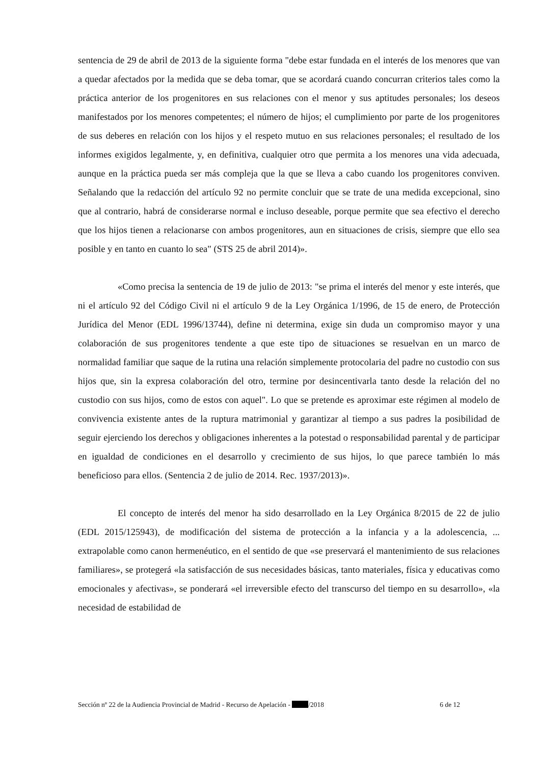sentencia de 29 de abril de 2013 de la siguiente forma "debe estar fundada en el interés de los menores que van a quedar afectados por la medida que se deba tomar, que se acordará cuando concurran criterios tales como la práctica anterior de los progenitores en sus relaciones con el menor y sus aptitudes personales; los deseos manifestados por los menores competentes; el número de hijos; el cumplimiento por parte de los progenitores de sus deberes en relación con los hijos y el respeto mutuo en sus relaciones personales; el resultado de los informes exigidos legalmente, y, en definitiva, cualquier otro que permita a los menores una vida adecuada, aunque en la práctica pueda ser más compleja que la que se lleva a cabo cuando los progenitores conviven. Señalando que la redacción del artículo 92 no permite concluir que se trate de una medida excepcional, sino que al contrario, habrá de considerarse normal e incluso deseable, porque permite que sea efectivo el derecho que los hijos tienen a relacionarse con ambos progenitores, aun en situaciones de crisis, siempre que ello sea posible y en tanto en cuanto lo sea" (STS 25 de abril 2014)».
«Como precisa la sentencia de 19 de julio de 2013: "se prima el interés del menor y este interés, que ni el artículo 92 del Código Civil ni el artículo 9 de la Ley Orgánica 1/1996, de 15 de enero, de Protección Jurídica del Menor (EDL 1996/13744), define ni determina, exige sin duda un compromiso mayor y una colaboración de sus progenitores tendente a que este tipo de situaciones se resuelvan en un marco de normalidad familiar que saque de la rutina una relación simplemente protocolaria del padre no custodio con sus hijos que, sin la expresa colaboración del otro, termine por desincentivarla tanto desde la relación del no custodio con sus hijos, como de estos con aquel". Lo que se pretende es aproximar este régimen al modelo de convivencia existente antes de la ruptura matrimonial y garantizar al tiempo a sus padres la posibilidad de seguir ejerciendo los derechos y obligaciones inherentes a la potestad o responsabilidad parental y de participar en igualdad de condiciones en el desarrollo y crecimiento de sus hijos, lo que parece también lo más beneficioso para ellos. (Sentencia 2 de julio de 2014. Rec. 1937/2013)».
El concepto de interés del menor ha sido desarrollado en la Ley Orgánica 8/2015 de 22 de julio (EDL 2015/125943), de modificación del sistema de protección a la infancia y a la adolescencia, ... extrapolable como canon hermenéutico, en el sentido de que «se preservará el mantenimiento de sus relaciones familiares», se protegerá «la satisfacción de sus necesidades básicas, tanto materiales, física y educativas como emocionales y afectivas», se ponderará «el irreversible efecto del transcurso del tiempo en su desarrollo», «la necesidad de estabilidad de
Sección nº 22 de la Audiencia Provincial de Madrid - Recurso de Apelación - /2018 6 de 12